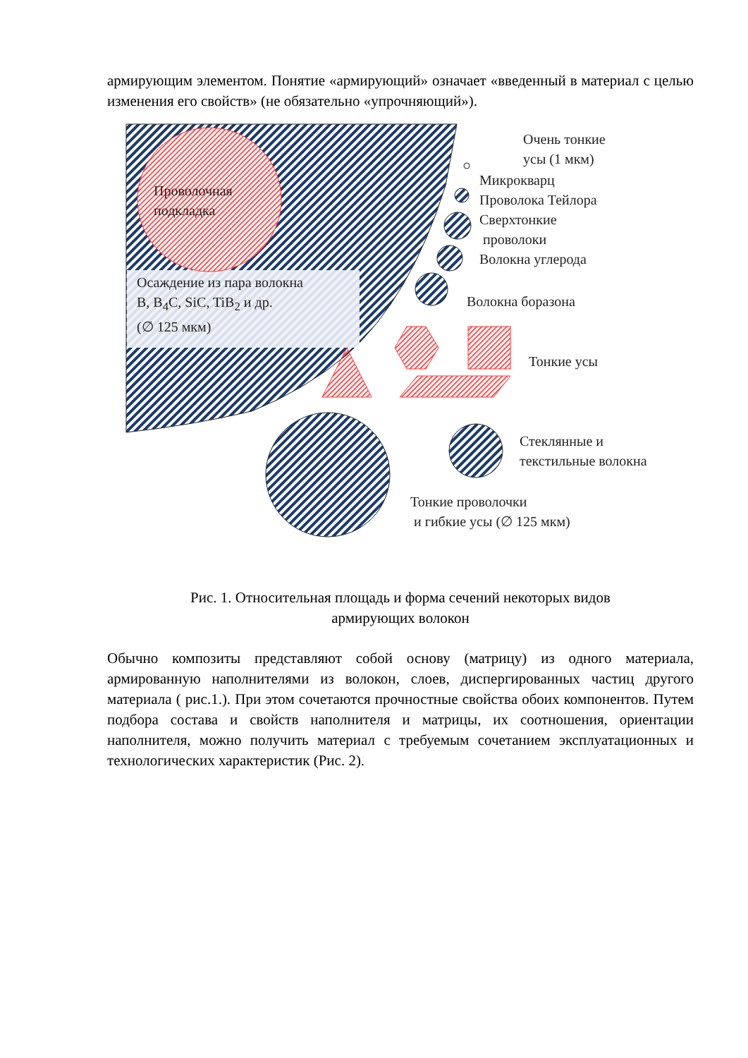армирующим элементом. Понятие «армирующий» означает «введенный в материал с целью изменения его свойств» (не обязательно «упрочняющий»).
Проволочная
подкладка
Осаждение из пара волокна
B, B<sub>4</sub>C, SiC, TiB<sub>2</sub> и др.
(∅ 125 мкм)
Очень тонкие
усы (1 мкм)
Микрокварц
Проволока Тейлора
Сверхтонкие
проволоки
Волокна углерода
Волокна боразона
Тонкие усы
Стеклянные и
текстильные волокна
Тонкие проволочки
и гибкие усы (∅ 125 мкм)
Рис. 1. Относительная площадь и форма сечений некоторых видов
армирующих волокон
Обычно композиты представляют собой основу (матрицу) из одного материала, армированную наполнителями из волокон, слоев, диспергированных частиц другого материала ( рис.1.). При этом сочетаются прочностные свойства обоих компонентов. Путем подбора состава и свойств наполнителя и матрицы, их соотношения, ориентации наполнителя, можно получить материал с требуемым сочетанием эксплуатационных и технологических характеристик (Рис. 2).